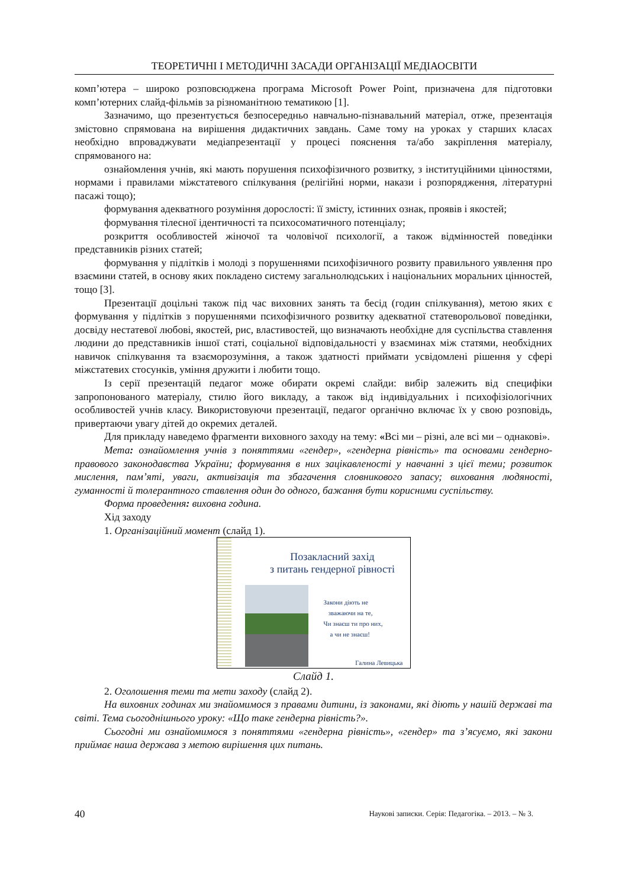ТЕОРЕТИЧНІ І МЕТОДИЧНІ ЗАСАДИ ОРГАНІЗАЦІЇ МЕДІАОСВІТИ
комп’ютера – широко розповсюджена програма Microsoft Power Point, призначена для підготовки комп’ютерних слайд-фільмів за різноманітною тематикою [1].
Зазначимо, що презентується безпосередньо навчально-пізнавальний матеріал, отже, презентація змістовно спрямована на вирішення дидактичних завдань. Саме тому на уроках у старших класах необхідно впроваджувати медіапрезентації у процесі пояснення та/або закріплення матеріалу, спрямованого на:
ознайомлення учнів, які мають порушення психофізичного розвитку, з інституційними цінностями, нормами і правилами міжстатевого спілкування (релігійні норми, накази і розпорядження, літературні пасажі тощо);
формування адекватного розуміння дорослості: її змісту, істинних ознак, проявів і якостей;
формування тілесної ідентичності та психосоматичного потенціалу;
розкриття особливостей жіночої та чоловічої психології, а також відмінностей поведінки представників різних статей;
формування у підлітків і молоді з порушеннями психофізичного розвиту правильного уявлення про взаємини статей, в основу яких покладено систему загальнолюдських і національних моральних цінностей, тощо [3].
Презентації доцільні також під час виховних занять та бесід (годин спілкування), метою яких є формування у підлітків з порушеннями психофізичного розвитку адекватної статеворольової поведінки, досвіду нестатевої любові, якостей, рис, властивостей, що визначають необхідне для суспільства ставлення людини до представників іншої статі, соціальної відповідальності у взаєминах між статями, необхідних навичок спілкування та взаєморозуміння, а також здатності приймати усвідомлені рішення у сфері міжстатевих стосунків, уміння дружити і любити тощо.
Із серії презентацій педагог може обирати окремі слайди: вибір залежить від специфіки запропонованого матеріалу, стилю його викладу, а також від індивідуальних і психофізіологічних особливостей учнів класу. Використовуючи презентації, педагог органічно включає їх у свою розповідь, привертаючи увагу дітей до окремих деталей.
Для прикладу наведемо фрагменти виховного заходу на тему: «Всі ми – різні, але всі ми – однакові».
Мета: ознайомлення учнів з поняттями «гендер», «гендерна рівність» та основами гендерно-правового законодавства України; формування в них зацікавленості у навчанні з цієї теми; розвиток мислення, пам’яті, уваги, активізація та збагачення словникового запасу; виховання людяності, гуманності й толерантного ставлення один до одного, бажання бути корисними суспільству.
Форма проведення: виховна година.
Хід заходу
1. Організаційний момент (слайд 1).
Позакласний захід
з питань гендерної рівності
Закони діють не
зважаючи на те,
Чи знаєш ти про них,
а чи не знаєш!
Галина Левицька
Слайд 1.
2. Оголошення теми та мети заходу (слайд 2).
На виховних годинах ми знайомимося з правами дитини, із законами, які діють у нашій державі та світі. Тема сьогоднішнього уроку: «Що таке гендерна рівність?».
Сьогодні ми ознайомимося з поняттями «гендерна рівність», «гендер» та з’ясуємо, які закони приймає наша держава з метою вирішення цих питань.
40 Наукові записки. Серія: Педагогіка. – 2013. – № 3.